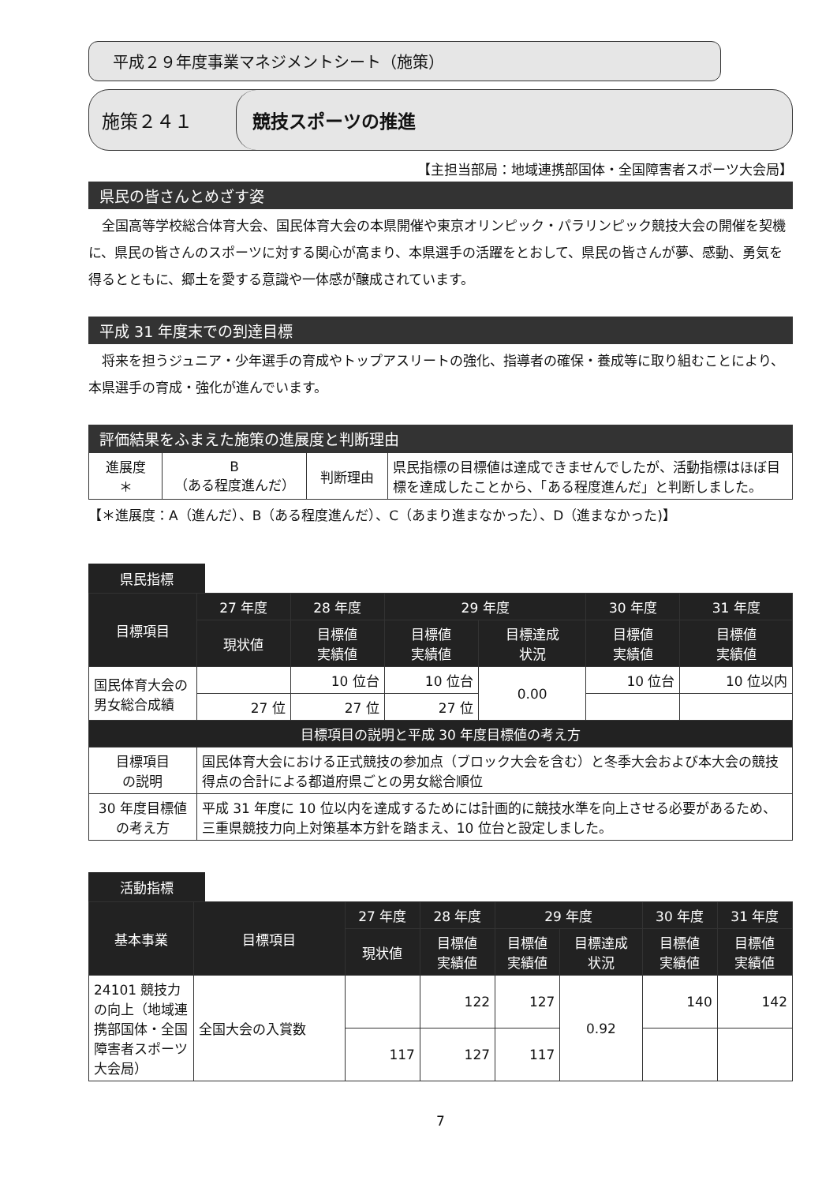平成２９年度事業マネジメントシート（施策）
施策２４１
競技スポーツの推進
【主担当部局：地域連携部国体・全国障害者スポーツ大会局】
県民の皆さんとめざす姿
全国高等学校総合体育大会、国民体育大会の本県開催や東京オリンピック・パラリンピック競技大会の開催を契機に、県民の皆さんのスポーツに対する関心が高まり、本県選手の活躍をとおして、県民の皆さんが夢、感動、勇気を得るとともに、郷土を愛する意識や一体感が醸成されています。
平成 31 年度末での到達目標
将来を担うジュニア・少年選手の育成やトップアスリートの強化、指導者の確保・養成等に取り組むことにより、本県選手の育成・強化が進んでいます。
評価結果をふまえた施策の進展度と判断理由
| 進展度 ＊ | B （ある程度進んだ） | 判断理由 | 県民指標の目標値は達成できませんでしたが、活動指標はほぼ目標を達成したことから、「ある程度進んだ」と判断しました。 |
【＊進展度：A（進んだ）、B（ある程度進んだ）、C（あまり進まなかった）、D（進まなかった)】
県民指標
| 目標項目 | 27 年度 | 28 年度 | 29 年度 | | 30 年度 | 31 年度 |
| --- | --- | --- | --- | --- | --- | --- |
| | 現状値 | 目標値 実績値 | 目標値 実績値 | 目標達成 状況 | 目標値 実績値 | 目標値 実績値 |
| 国民体育大会の男女総合成績 | | 10 位台 | 10 位台 | 0.00 | 10 位台 | 10 位以内 |
| | 27 位 | 27 位 | 27 位 | | | |
| 目標項目の説明と平成 30 年度目標値の考え方 | | | | | | |
| 目標項目 の説明 | 国民体育大会における正式競技の参加点（ブロック大会を含む）と冬季大会および本大会の競技得点の合計による都道府県ごとの男女総合順位 | | | | | |
| 30 年度目標値 の考え方 | 平成 31 年度に 10 位以内を達成するためには計画的に競技水準を向上させる必要があるため、三重県競技力向上対策基本方針を踏まえ、10 位台と設定しました。 | | | | | |
活動指標
| 基本事業 | 目標項目 | 27 年度 | 28 年度 | 29 年度 | | 30 年度 | 31 年度 |
| --- | --- | --- | --- | --- | --- | --- | --- |
| | | 現状値 | 目標値 実績値 | 目標値 実績値 | 目標達成 状況 | 目標値 実績値 | 目標値 実績値 |
| 24101 競技力の向上（地域連携部国体・全国障害者スポーツ大会局） | 全国大会の入賞数 | | 122 | 127 | 0.92 | 140 | 142 |
| | | 117 | 127 | 117 | | | |
7